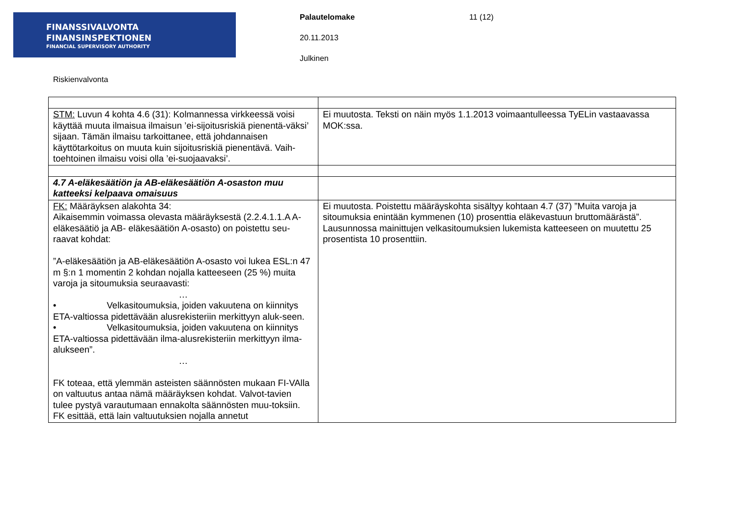FINANSSIVALVONTA
FINANSINSPEKTIONEN
FINANCIAL SUPERVISORY AUTHORITY
Palautelomake
20.11.2013
Julkinen
11 (12)
Riskienvalvonta
| STM: Luvun 4 kohta 4.6 (31): Kolmannessa virkkeessä voisi käyttää muuta ilmaisua ilmaisun ’ei-sijoitusriskiä pienentä-väksi’ sijaan. Tämän ilmaisu tarkoittanee, että johdannaisen käyttötarkoitus on muuta kuin sijoitusriskiä pienentävä. Vaih-toehtoinen ilmaisu voisi olla ’ei-suojaavaksi’. | Ei muutosta. Teksti on näin myös 1.1.2013 voimaantulleessa TyELin vastaavassa MOK:ssa. |
| 4.7 A-eläkesäätiön ja AB-eläkesäätiön A-osaston muu katteeksi kelpaava omaisuus | |
| FK: Määräyksen alakohta 34: Aikaisemmin voimassa olevasta määräyksestä (2.2.4.1.1.A A-eläkesäätiö ja AB- eläkesäätiön A-osasto) on poistettu seu-raavat kohdat: ”A-eläkesäätiön ja AB-eläkesäätiön A-osasto voi lukea ESL:n 47 m §:n 1 momentin 2 kohdan nojalla katteeseen (25 %) muita varoja ja sitoumuksia seuraavasti: … • Velkasitoumuksia, joiden vakuutena on kiinnitys ETA-valtiossa pidettävään alusrekisteriin merkittyyn aluk-seen. • Velkasitoumuksia, joiden vakuutena on kiinnitys ETA-valtiossa pidettävään ilma-alusrekisteriin merkittyyn ilma-alukseen”. … FK toteaa, että ylemmän asteisten säännösten mukaan FI-VAlla on valtuutus antaa nämä määräyksen kohdat. Valvot-tavien tulee pystyä varautumaan ennakolta säännösten muu-toksiin. FK esittää, että lain valtuutuksien nojalla annetut | Ei muutosta. Poistettu määräyskohta sisältyy kohtaan 4.7 (37) ”Muita varoja ja sitoumuksia enintään kymmenen (10) prosenttia eläkevastuun bruttomäärästä”. Lausunnossa mainittujen velkasitoumuksien lukemista katteeseen on muutettu 25 prosentista 10 prosenttiin. |